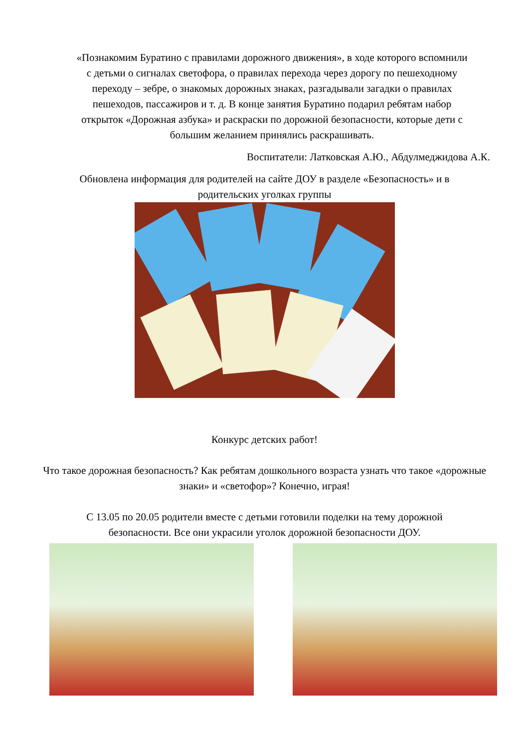«Познакомим Буратино с правилами дорожного движения», в ходе которого вспомнили с детьми о сигналах светофора, о правилах перехода через дорогу по пешеходному переходу – зебре, о знакомых дорожных знаках, разгадывали загадки о правилах пешеходов, пассажиров и т. д. В конце занятия Буратино подарил ребятам набор открыток «Дорожная азбука» и раскраски по дорожной безопасности, которые дети с большим желанием принялись раскрашивать.
Воспитатели: Латковская А.Ю., Абдулмеджидова А.К.
Обновлена информация для родителей на сайте ДОУ в разделе «Безопасность» и в родительских уголках группы
Конкурс детских работ!
Что такое дорожная безопасность? Как ребятам дошкольного возраста узнать что такое «дорожные знаки» и «светофор»? Конечно, играя!
С 13.05 по 20.05 родители вместе с детьми готовили поделки на тему дорожной безопасности. Все они украсили уголок дорожной безопасности ДОУ.